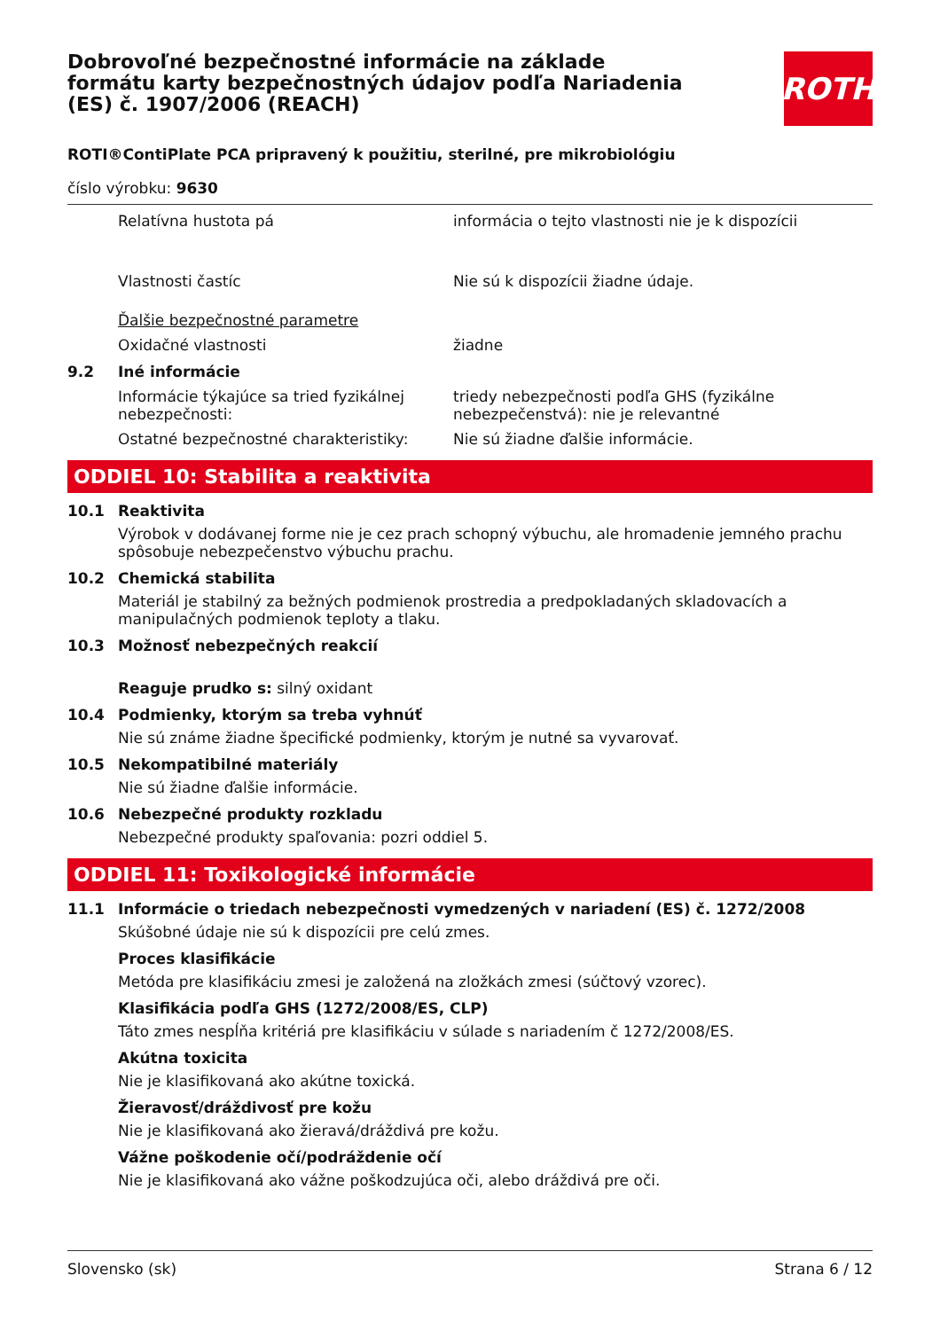Dobrovoľné bezpečnostné informácie na základe formátu karty bezpečnostných údajov podľa Nariadenia (ES) č. 1907/2006 (REACH)
ROTH
ROTI®ContiPlate PCA pripravený k použitiu, sterilné, pre mikrobiológiu
číslo výrobku: 9630
Relatívna hustota pá informácia o tejto vlastnosti nie je k dispozícii
Vlastnosti častíc Nie sú k dispozícii žiadne údaje.
Ďalšie bezpečnostné parametre
Oxidačné vlastnosti žiadne
9.2 Iné informácie
Informácie týkajúce sa tried fyzikálnej nebezpečnosti:
triedy nebezpečnosti podľa GHS (fyzikálne nebezpečenstvá): nie je relevantné
Ostatné bezpečnostné charakteristiky: Nie sú žiadne ďalšie informácie.
ODDIEL 10: Stabilita a reaktivita
10.1 Reaktivita
Výrobok v dodávanej forme nie je cez prach schopný výbuchu, ale hromadenie jemného prachu spôsobuje nebezpečenstvo výbuchu prachu.
10.2 Chemická stabilita
Materiál je stabilný za bežných podmienok prostredia a predpokladaných skladovacích a manipulačných podmienok teploty a tlaku.
10.3 Možnosť nebezpečných reakcií
Reaguje prudko s: silný oxidant
10.4 Podmienky, ktorým sa treba vyhnúť
Nie sú známe žiadne špecifické podmienky, ktorým je nutné sa vyvarovať.
10.5 Nekompatibilné materiály
Nie sú žiadne ďalšie informácie.
10.6 Nebezpečné produkty rozkladu
Nebezpečné produkty spaľovania: pozri oddiel 5.
ODDIEL 11: Toxikologické informácie
11.1 Informácie o triedach nebezpečnosti vymedzených v nariadení (ES) č. 1272/2008
Skúšobné údaje nie sú k dispozícii pre celú zmes.
Proces klasifikácie
Metóda pre klasifikáciu zmesi je založená na zložkách zmesi (súčtový vzorec).
Klasifikácia podľa GHS (1272/2008/ES, CLP)
Táto zmes nespĺňa kritériá pre klasifikáciu v súlade s nariadením č 1272/2008/ES.
Akútna toxicita
Nie je klasifikovaná ako akútne toxická.
Žieravosť/dráždivosť pre kožu
Nie je klasifikovaná ako žieravá/dráždivá pre kožu.
Vážne poškodenie očí/podráždenie očí
Nie je klasifikovaná ako vážne poškodzujúca oči, alebo dráždivá pre oči.
Slovensko (sk) Strana 6 / 12